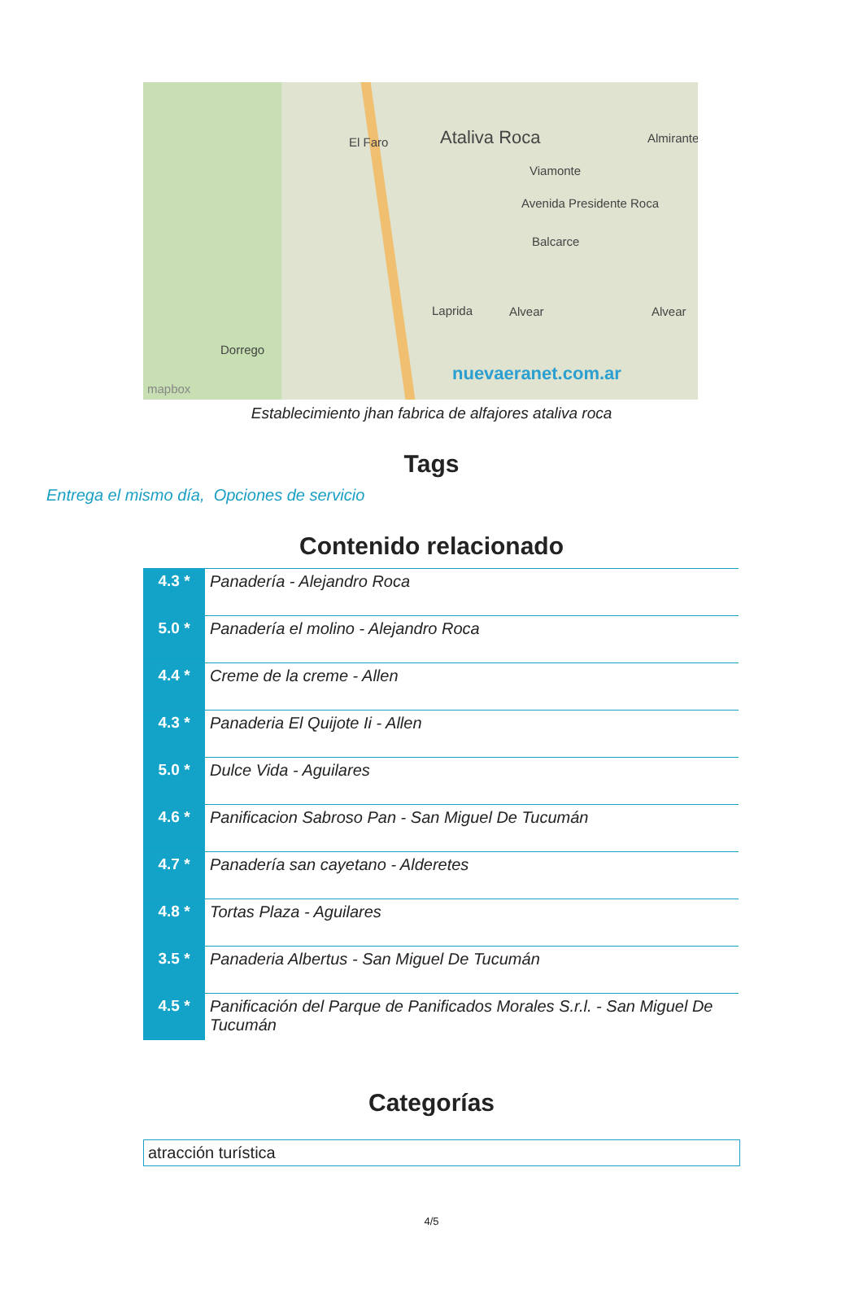Ataliva Roca El Faro
Viamonte
Avenida Presidente Roca
Balcarce
Laprida Alvear Alvear
Dorrego
Almirante
nuevaeranet.com.ar
mapbox
Establecimiento jhan fabrica de alfajores ataliva roca
Tags
Entrega el mismo día, Opciones de servicio
Contenido relacionado
| 4.3 * | Panadería - Alejandro Roca |
| 5.0 * | Panadería el molino - Alejandro Roca |
| 4.4 * | Creme de la creme - Allen |
| 4.3 * | Panaderia El Quijote Ii - Allen |
| 5.0 * | Dulce Vida - Aguilares |
| 4.6 * | Panificacion Sabroso Pan - San Miguel De Tucumán |
| 4.7 * | Panadería san cayetano - Alderetes |
| 4.8 * | Tortas Plaza - Aguilares |
| 3.5 * | Panaderia Albertus - San Miguel De Tucumán |
| 4.5 * | Panificación del Parque de Panificados Morales S.r.l. - San Miguel De Tucumán |
Categorías
atracción turística
4/5